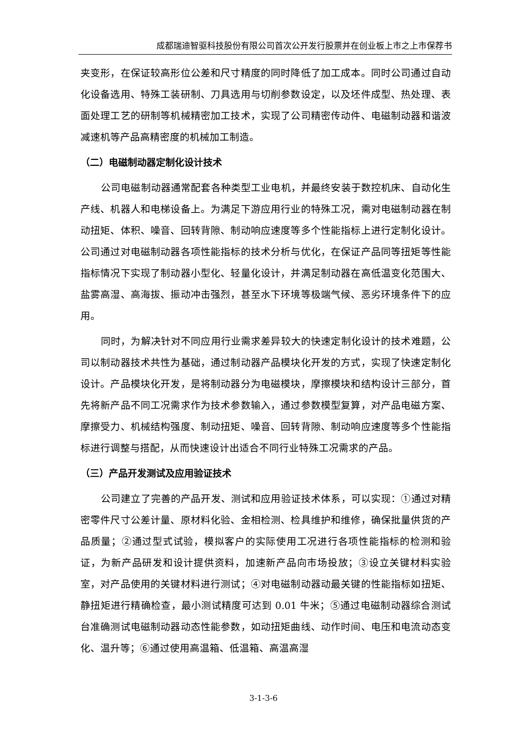成都瑞迪智驱科技股份有限公司首次公开发行股票并在创业板上市之上市保荐书
夹变形，在保证较高形位公差和尺寸精度的同时降低了加工成本。同时公司通过自动化设备选用、特殊工装研制、刀具选用与切削参数设定，以及坯件成型、热处理、表面处理工艺的研制等机械精密加工技术，实现了公司精密传动件、电磁制动器和谐波减速机等产品高精密度的机械加工制造。
（二）电磁制动器定制化设计技术
公司电磁制动器通常配套各种类型工业电机，并最终安装于数控机床、自动化生产线、机器人和电梯设备上。为满足下游应用行业的特殊工况，需对电磁制动器在制动扭矩、体积、噪音、回转背隙、制动响应速度等多个性能指标上进行定制化设计。公司通过对电磁制动器各项性能指标的技术分析与优化，在保证产品同等扭矩等性能指标情况下实现了制动器小型化、轻量化设计，并满足制动器在高低温变化范围大、盐雾高湿、高海拔、振动冲击强烈，甚至水下环境等极端气候、恶劣环境条件下的应用。
同时，为解决针对不同应用行业需求差异较大的快速定制化设计的技术难题，公司以制动器技术共性为基础，通过制动器产品模块化开发的方式，实现了快速定制化设计。产品模块化开发，是将制动器分为电磁模块，摩擦模块和结构设计三部分，首先将新产品不同工况需求作为技术参数输入，通过参数模型复算，对产品电磁方案、摩擦受力、机械结构强度、制动扭矩、噪音、回转背隙、制动响应速度等多个性能指标进行调整与搭配，从而快速设计出适合不同行业特殊工况需求的产品。
（三）产品开发测试及应用验证技术
公司建立了完善的产品开发、测试和应用验证技术体系，可以实现：①通过对精密零件尺寸公差计量、原材料化验、金相检测、检具维护和维修，确保批量供货的产品质量；②通过型式试验，模拟客户的实际使用工况进行各项性能指标的检测和验证，为新产品研发和设计提供资料，加速新产品向市场投放；③设立关键材料实验室，对产品使用的关键材料进行测试；④对电磁制动器动最关键的性能指标如扭矩、静扭矩进行精确检查，最小测试精度可达到 0.01 牛米；⑤通过电磁制动器综合测试台准确测试电磁制动器动态性能参数，如动扭矩曲线、动作时间、电压和电流动态变化、温升等；⑥通过使用高温箱、低温箱、高温高湿
3-1-3-6